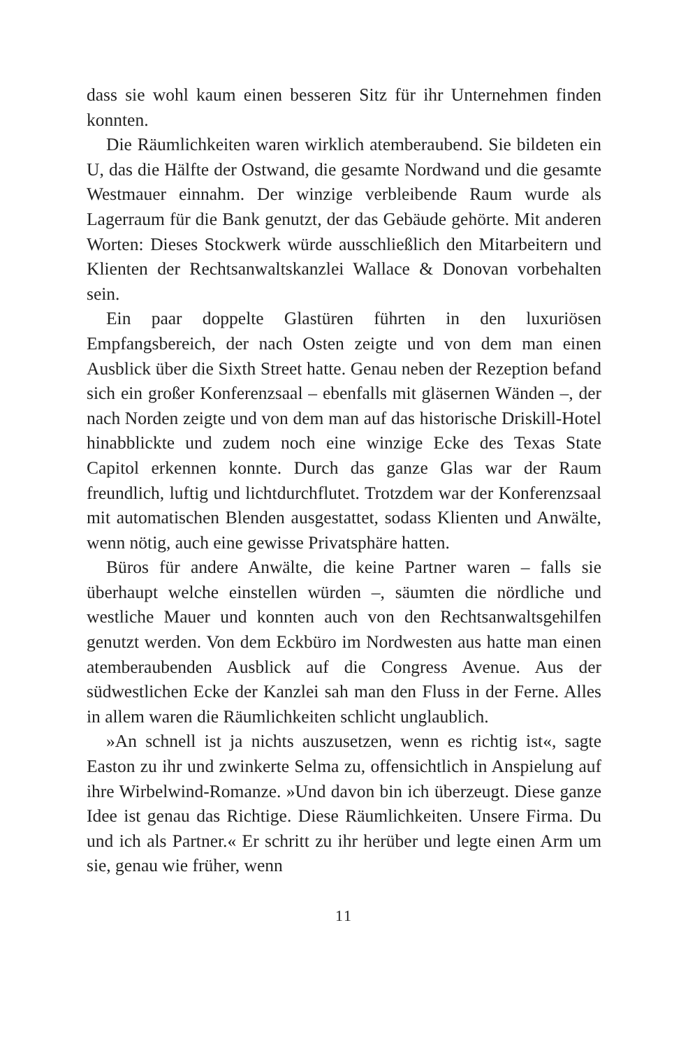dass sie wohl kaum einen besseren Sitz für ihr Unternehmen finden konnten.
Die Räumlichkeiten waren wirklich atemberaubend. Sie bildeten ein U, das die Hälfte der Ostwand, die gesamte Nordwand und die gesamte Westmauer einnahm. Der winzige verbleibende Raum wurde als Lagerraum für die Bank genutzt, der das Gebäude gehörte. Mit anderen Worten: Dieses Stockwerk würde ausschließlich den Mitarbeitern und Klienten der Rechtsanwaltskanzlei Wallace & Donovan vorbehalten sein.
Ein paar doppelte Glastüren führten in den luxuriösen Empfangsbereich, der nach Osten zeigte und von dem man einen Ausblick über die Sixth Street hatte. Genau neben der Rezeption befand sich ein großer Konferenzsaal – ebenfalls mit gläsernen Wänden –, der nach Norden zeigte und von dem man auf das historische Driskill-Hotel hinabblickte und zudem noch eine winzige Ecke des Texas State Capitol erkennen konnte. Durch das ganze Glas war der Raum freundlich, luftig und lichtdurchflutet. Trotzdem war der Konferenzsaal mit automatischen Blenden ausgestattet, sodass Klienten und Anwälte, wenn nötig, auch eine gewisse Privatsphäre hatten.
Büros für andere Anwälte, die keine Partner waren – falls sie überhaupt welche einstellen würden –, säumten die nördliche und westliche Mauer und konnten auch von den Rechtsanwaltsgehilfen genutzt werden. Von dem Eckbüro im Nordwesten aus hatte man einen atemberaubenden Ausblick auf die Congress Avenue. Aus der südwestlichen Ecke der Kanzlei sah man den Fluss in der Ferne. Alles in allem waren die Räumlichkeiten schlicht unglaublich.
»An schnell ist ja nichts auszusetzen, wenn es richtig ist«, sagte Easton zu ihr und zwinkerte Selma zu, offensichtlich in Anspielung auf ihre Wirbelwind-Romanze. »Und davon bin ich überzeugt. Diese ganze Idee ist genau das Richtige. Diese Räumlichkeiten. Unsere Firma. Du und ich als Partner.« Er schritt zu ihr herüber und legte einen Arm um sie, genau wie früher, wenn
11